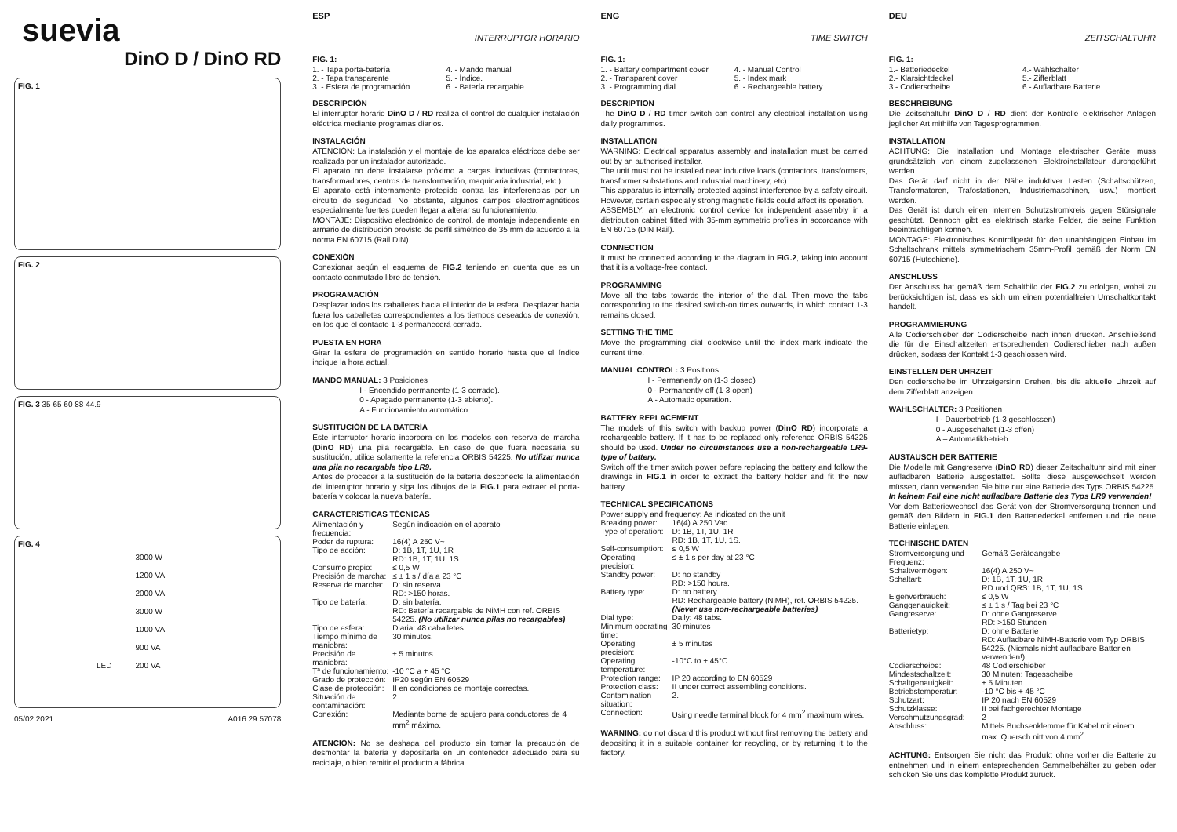suevia
DinO D / DinO RD
FIG. 1
FIG. 2
FIG. 3 35 65 60 88 44.9
FIG. 4
| | 3000 W |
| | 1200 VA |
| | 2000 VA |
| | 3000 W |
| | 1000 VA |
| | 900 VA |
| LED | 200 VA |
05/02.2021 A016.29.57078
ESP
INTERRUPTOR HORARIO
FIG. 1:
1. - Tapa porta-batería
2. - Tapa transparente
3. - Esfera de programación
4. - Mando manual
5. - Índice.
6. - Batería recargable
DESCRIPCIÓN
El interruptor horario DinO D / RD realiza el control de cualquier instalación eléctrica mediante programas diarios.
INSTALACIÓN
ATENCIÓN: La instalación y el montaje de los aparatos eléctricos debe ser realizada por un instalador autorizado.
El aparato no debe instalarse próximo a cargas inductivas (contactores, transformadores, centros de transformación, maquinaria industrial, etc.).
El aparato está internamente protegido contra las interferencias por un circuito de seguridad. No obstante, algunos campos electromagnéticos especialmente fuertes pueden llegar a alterar su funcionamiento.
MONTAJE: Dispositivo electrónico de control, de montaje independiente en armario de distribución provisto de perfil simétrico de 35 mm de acuerdo a la norma EN 60715 (Rail DIN).
CONEXIÓN
Conexionar según el esquema de FIG.2 teniendo en cuenta que es un contacto conmutado libre de tensión.
PROGRAMACIÓN
Desplazar todos los caballetes hacia el interior de la esfera. Desplazar hacia fuera los caballetes correspondientes a los tiempos deseados de conexión, en los que el contacto 1-3 permanecerá cerrado.
PUESTA EN HORA
Girar la esfera de programación en sentido horario hasta que el índice indique la hora actual.
MANDO MANUAL: 3 Posiciones
I - Encendido permanente (1-3 cerrado).
0 - Apagado permanente (1-3 abierto).
A - Funcionamiento automático.
SUSTITUCIÓN DE LA BATERÍA
Este interruptor horario incorpora en los modelos con reserva de marcha (DinO RD) una pila recargable. En caso de que fuera necesaria su sustitución, utilice solamente la referencia ORBIS 54225. No utilizar nunca una pila no recargable tipo LR9.
Antes de proceder a la sustitución de la batería desconecte la alimentación del interruptor horario y siga los dibujos de la FIG.1 para extraer el porta-batería y colocar la nueva batería.
CARACTERISTICAS TÉCNICAS
| Alimentación y frecuencia: | Según indicación en el aparato |
| Poder de ruptura: | 16(4) A 250 V~ |
| Tipo de acción: | D: 1B, 1T, 1U, 1R RD: 1B, 1T, 1U, 1S. |
| Consumo propio: | ≤ 0,5 W |
| Precisión de marcha: | ≤ ± 1 s / día a 23 °C |
| Reserva de marcha: | D: sin reserva RD: >150 horas. |
| Tipo de batería: | D: sin batería. RD: Batería recargable de NiMH con ref. ORBIS 54225. (No utilizar nunca pilas no recargables) |
| Tipo de esfera: | Diaria: 48 caballetes. |
| Tiempo mínimo de maniobra: | 30 minutos. |
| Precisión de maniobra: | ± 5 minutos |
| Tª de funcionamiento: | -10 °C a + 45 °C |
| Grado de protección: | IP20 según EN 60529 |
| Clase de protección: | II en condiciones de montaje correctas. |
| Situación de contaminación: | 2. |
| Conexión: | Mediante borne de agujero para conductores de 4 mm<sup>2</sup> máximo. |
ATENCIÓN: No se deshaga del producto sin tomar la precaución de desmontar la batería y depositarla en un contenedor adecuado para su reciclaje, o bien remitir el producto a fábrica.
ENG
TIME SWITCH
FIG. 1:
1. - Battery compartment cover
2. - Transparent cover
3. - Programming dial
4. - Manual Control
5. - Index mark
6. - Rechargeable battery
DESCRIPTION
The DinO D / RD timer switch can control any electrical installation using daily programmes.
INSTALLATION
WARNING: Electrical apparatus assembly and installation must be carried out by an authorised installer.
The unit must not be installed near inductive loads (contactors, transformers, transformer substations and industrial machinery, etc).
This apparatus is internally protected against interference by a safety circuit. However, certain especially strong magnetic fields could affect its operation.
ASSEMBLY: an electronic control device for independent assembly in a distribution cabinet fitted with 35-mm symmetric profiles in accordance with EN 60715 (DIN Rail).
CONNECTION
It must be connected according to the diagram in FIG.2, taking into account that it is a voltage-free contact.
PROGRAMMING
Move all the tabs towards the interior of the dial. Then move the tabs corresponding to the desired switch-on times outwards, in which contact 1-3 remains closed.
SETTING THE TIME
Move the programming dial clockwise until the index mark indicate the current time.
MANUAL CONTROL: 3 Positions
I - Permanently on (1-3 closed)
0 - Permanently off (1-3 open)
A - Automatic operation.
BATTERY REPLACEMENT
The models of this switch with backup power (DinO RD) incorporate a rechargeable battery. If it has to be replaced only reference ORBIS 54225 should be used. Under no circumstances use a non-rechargeable LR9-type of battery.
Switch off the timer switch power before replacing the battery and follow the drawings in FIG.1 in order to extract the battery holder and fit the new battery.
TECHNICAL SPECIFICATIONS
| Power supply and frequency: As indicated on the unit | |
| Breaking power: | 16(4) A 250 Vac |
| Type of operation: | D: 1B, 1T, 1U, 1R RD: 1B, 1T, 1U, 1S. |
| Self-consumption: | ≤ 0,5 W |
| Operating precision: | ≤ ± 1 s per day at 23 °C |
| Standby power: | D: no standby RD: >150 hours. |
| Battery type: | D: no battery. RD: Rechargeable battery (NiMH), ref. ORBIS 54225. (Never use non-rechargeable batteries) |
| Dial type: | Daily: 48 tabs. |
| Minimum operating time: | 30 minutes |
| Operating precision: | ± 5 minutes |
| Operating temperature: | -10°C to + 45°C |
| Protection range: | IP 20 according to EN 60529 |
| Protection class: | II under correct assembling conditions. |
| Contamination situation: | 2. |
| Connection: | Using needle terminal block for 4 mm<sup>2</sup> maximum wires. |
WARNING: do not discard this product without first removing the battery and depositing it in a suitable container for recycling, or by returning it to the factory.
DEU
ZEITSCHALTUHR
FIG. 1:
1.- Batteriedeckel
2.- Klarsichtdeckel
3.- Codierscheibe
4.- Wahlschalter
5.- Zifferblatt
6.- Aufladbare Batterie
BESCHREIBUNG
Die Zeitschaltuhr DinO D / RD dient der Kontrolle elektrischer Anlagen jeglicher Art mithilfe von Tagesprogrammen.
INSTALLATION
ACHTUNG: Die Installation und Montage elektrischer Geräte muss grundsätzlich von einem zugelassenen Elektroinstallateur durchgeführt werden.
Das Gerät darf nicht in der Nähe induktiver Lasten (Schaltschützen, Transformatoren, Trafostationen, Industriemaschinen, usw.) montiert werden.
Das Gerät ist durch einen internen Schutzstromkreis gegen Störsignale geschützt. Dennoch gibt es elektrisch starke Felder, die seine Funktion beeinträchtigen können.
MONTAGE: Elektronisches Kontrollgerät für den unabhängigen Einbau im Schaltschrank mittels symmetrischem 35mm-Profil gemäß der Norm EN 60715 (Hutschiene).
ANSCHLUSS
Der Anschluss hat gemäß dem Schaltbild der FIG.2 zu erfolgen, wobei zu berücksichtigen ist, dass es sich um einen potentialfreien Umschaltkontakt handelt.
PROGRAMMIERUNG
Alle Codierschieber der Codierscheibe nach innen drücken. Anschließend die für die Einschaltzeiten entsprechenden Codierschieber nach außen drücken, sodass der Kontakt 1-3 geschlossen wird.
EINSTELLEN DER UHRZEIT
Den codierscheibe im Uhrzeigersinn Drehen, bis die aktuelle Uhrzeit auf dem Zifferblatt anzeigen.
WAHLSCHALTER: 3 Positionen
I - Dauerbetrieb (1-3 geschlossen)
0 - Ausgeschaltet (1-3 offen)
A – Automatikbetrieb
AUSTAUSCH DER BATTERIE
Die Modelle mit Gangreserve (DinO RD) dieser Zeitschaltuhr sind mit einer aufladbaren Batterie ausgestattet. Sollte diese ausgewechselt werden müssen, dann verwenden Sie bitte nur eine Batterie des Typs ORBIS 54225. In keinem Fall eine nicht aufladbare Batterie des Typs LR9 verwenden!
Vor dem Batteriewechsel das Gerät von der Stromversorgung trennen und gemäß den Bildern in FIG.1 den Batteriedeckel entfernen und die neue Batterie einlegen.
TECHNISCHE DATEN
| Stromversorgung und Frequenz: | Gemäß Geräteangabe |
| Schaltvermögen: | 16(4) A 250 V~ |
| Schaltart: | D: 1B, 1T, 1U, 1R RD und QRS: 1B, 1T, 1U, 1S |
| Eigenverbrauch: | ≤ 0,5 W |
| Ganggenauigkeit: | ≤ ± 1 s / Tag bei 23 °C |
| Gangreserve: | D: ohne Gangreserve RD: >150 Stunden |
| Batterietyp: | D: ohne Batterie RD: Aufladbare NiMH-Batterie vom Typ ORBIS 54225. (Niemals nicht aufladbare Batterien verwenden!) |
| Codierscheibe: | 48 Codierschieber |
| Mindestschaltzeit: | 30 Minuten: Tagesscheibe |
| Schaltgenauigkeit: | ± 5 Minuten |
| Betriebstemperatur: | -10 °C bis + 45 °C |
| Schutzart: | IP 20 nach EN 60529 |
| Schutzklasse: | II bei fachgerechter Montage |
| Verschmutzungsgrad: | 2 |
| Anschluss: | Mittels Buchsenklemme für Kabel mit einem max. Quersch nitt von 4 mm<sup>2</sup>. |
ACHTUNG: Entsorgen Sie nicht das Produkt ohne vorher die Batterie zu entnehmen und in einem entsprechenden Sammelbehälter zu geben oder schicken Sie uns das komplette Produkt zurück.